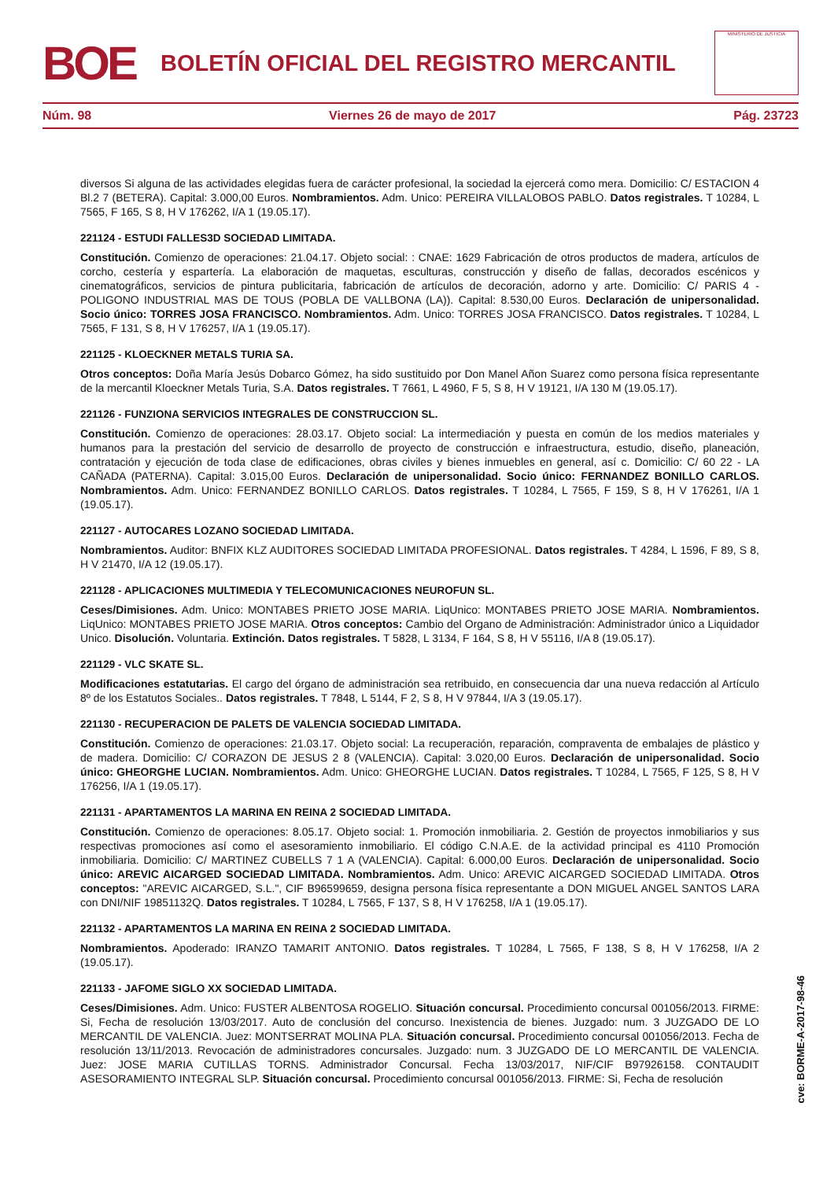BOE
BOLETÍN OFICIAL DEL REGISTRO MERCANTIL
MINISTERIO DE JUSTICIA
Núm. 98 Viernes 26 de mayo de 2017 Pág. 23723
diversos Si alguna de las actividades elegidas fuera de carácter profesional, la sociedad la ejercerá como mera. Domicilio: C/ ESTACION 4 Bl.2 7 (BETERA). Capital: 3.000,00 Euros. Nombramientos. Adm. Unico: PEREIRA VILLALOBOS PABLO. Datos registrales. T 10284, L 7565, F 165, S 8, H V 176262, I/A 1 (19.05.17).
221124 - ESTUDI FALLES3D SOCIEDAD LIMITADA.
Constitución. Comienzo de operaciones: 21.04.17. Objeto social: : CNAE: 1629 Fabricación de otros productos de madera, artículos de corcho, cestería y espartería. La elaboración de maquetas, esculturas, construcción y diseño de fallas, decorados escénicos y cinematográficos, servicios de pintura publicitaria, fabricación de artículos de decoración, adorno y arte. Domicilio: C/ PARIS 4 - POLIGONO INDUSTRIAL MAS DE TOUS (POBLA DE VALLBONA (LA)). Capital: 8.530,00 Euros. Declaración de unipersonalidad. Socio único: TORRES JOSA FRANCISCO. Nombramientos. Adm. Unico: TORRES JOSA FRANCISCO. Datos registrales. T 10284, L 7565, F 131, S 8, H V 176257, I/A 1 (19.05.17).
221125 - KLOECKNER METALS TURIA SA.
Otros conceptos: Doña María Jesús Dobarco Gómez, ha sido sustituido por Don Manel Añon Suarez como persona física representante de la mercantil Kloeckner Metals Turia, S.A. Datos registrales. T 7661, L 4960, F 5, S 8, H V 19121, I/A 130 M (19.05.17).
221126 - FUNZIONA SERVICIOS INTEGRALES DE CONSTRUCCION SL.
Constitución. Comienzo de operaciones: 28.03.17. Objeto social: La intermediación y puesta en común de los medios materiales y humanos para la prestación del servicio de desarrollo de proyecto de construcción e infraestructura, estudio, diseño, planeación, contratación y ejecución de toda clase de edificaciones, obras civiles y bienes inmuebles en general, así c. Domicilio: C/ 60 22 - LA CAÑADA (PATERNA). Capital: 3.015,00 Euros. Declaración de unipersonalidad. Socio único: FERNANDEZ BONILLO CARLOS. Nombramientos. Adm. Unico: FERNANDEZ BONILLO CARLOS. Datos registrales. T 10284, L 7565, F 159, S 8, H V 176261, I/A 1 (19.05.17).
221127 - AUTOCARES LOZANO SOCIEDAD LIMITADA.
Nombramientos. Auditor: BNFIX KLZ AUDITORES SOCIEDAD LIMITADA PROFESIONAL. Datos registrales. T 4284, L 1596, F 89, S 8, H V 21470, I/A 12 (19.05.17).
221128 - APLICACIONES MULTIMEDIA Y TELECOMUNICACIONES NEUROFUN SL.
Ceses/Dimisiones. Adm. Unico: MONTABES PRIETO JOSE MARIA. LiqUnico: MONTABES PRIETO JOSE MARIA. Nombramientos. LiqUnico: MONTABES PRIETO JOSE MARIA. Otros conceptos: Cambio del Organo de Administración: Administrador único a Liquidador Unico. Disolución. Voluntaria. Extinción. Datos registrales. T 5828, L 3134, F 164, S 8, H V 55116, I/A 8 (19.05.17).
221129 - VLC SKATE SL.
Modificaciones estatutarias. El cargo del órgano de administración sea retribuido, en consecuencia dar una nueva redacción al Artículo 8º de los Estatutos Sociales.. Datos registrales. T 7848, L 5144, F 2, S 8, H V 97844, I/A 3 (19.05.17).
221130 - RECUPERACION DE PALETS DE VALENCIA SOCIEDAD LIMITADA.
Constitución. Comienzo de operaciones: 21.03.17. Objeto social: La recuperación, reparación, compraventa de embalajes de plástico y de madera. Domicilio: C/ CORAZON DE JESUS 2 8 (VALENCIA). Capital: 3.020,00 Euros. Declaración de unipersonalidad. Socio único: GHEORGHE LUCIAN. Nombramientos. Adm. Unico: GHEORGHE LUCIAN. Datos registrales. T 10284, L 7565, F 125, S 8, H V 176256, I/A 1 (19.05.17).
221131 - APARTAMENTOS LA MARINA EN REINA 2 SOCIEDAD LIMITADA.
Constitución. Comienzo de operaciones: 8.05.17. Objeto social: 1. Promoción inmobiliaria. 2. Gestión de proyectos inmobiliarios y sus respectivas promociones así como el asesoramiento inmobiliario. El código C.N.A.E. de la actividad principal es 4110 Promoción inmobiliaria. Domicilio: C/ MARTINEZ CUBELLS 7 1 A (VALENCIA). Capital: 6.000,00 Euros. Declaración de unipersonalidad. Socio único: AREVIC AICARGED SOCIEDAD LIMITADA. Nombramientos. Adm. Unico: AREVIC AICARGED SOCIEDAD LIMITADA. Otros conceptos: "AREVIC AICARGED, S.L.", CIF B96599659, designa persona física representante a DON MIGUEL ANGEL SANTOS LARA con DNI/NIF 19851132Q. Datos registrales. T 10284, L 7565, F 137, S 8, H V 176258, I/A 1 (19.05.17).
221132 - APARTAMENTOS LA MARINA EN REINA 2 SOCIEDAD LIMITADA.
Nombramientos. Apoderado: IRANZO TAMARIT ANTONIO. Datos registrales. T 10284, L 7565, F 138, S 8, H V 176258, I/A 2 (19.05.17).
221133 - JAFOME SIGLO XX SOCIEDAD LIMITADA.
Ceses/Dimisiones. Adm. Unico: FUSTER ALBENTOSA ROGELIO. Situación concursal. Procedimiento concursal 001056/2013. FIRME: Si, Fecha de resolución 13/03/2017. Auto de conclusión del concurso. Inexistencia de bienes. Juzgado: num. 3 JUZGADO DE LO MERCANTIL DE VALENCIA. Juez: MONTSERRAT MOLINA PLA. Situación concursal. Procedimiento concursal 001056/2013. Fecha de resolución 13/11/2013. Revocación de administradores concursales. Juzgado: num. 3 JUZGADO DE LO MERCANTIL DE VALENCIA. Juez: JOSE MARIA CUTILLAS TORNS. Administrador Concursal. Fecha 13/03/2017, NIF/CIF B97926158. CONTAUDIT ASESORAMIENTO INTEGRAL SLP. Situación concursal. Procedimiento concursal 001056/2013. FIRME: Si, Fecha de resolución
cve: BORME-A-2017-98-46